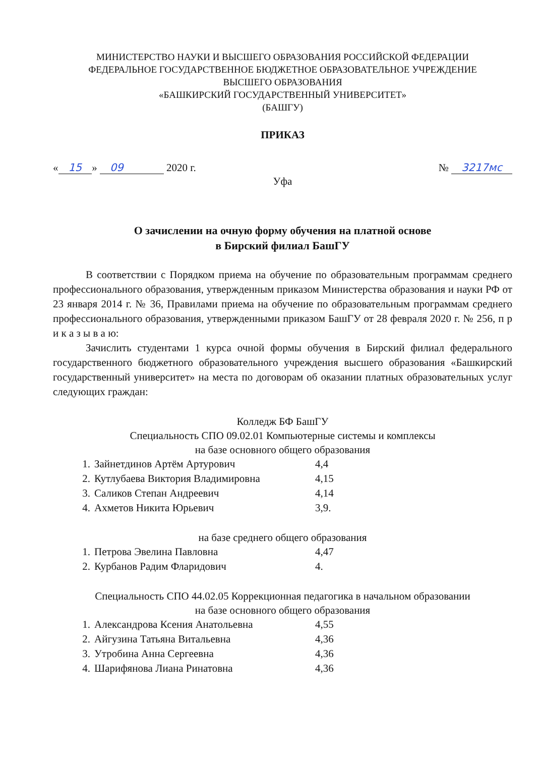МИНИСТЕРСТВО НАУКИ И ВЫСШЕГО ОБРАЗОВАНИЯ РОССИЙСКОЙ ФЕДЕРАЦИИ
ФЕДЕРАЛЬНОЕ ГОСУДАРСТВЕННОЕ БЮДЖЕТНОЕ ОБРАЗОВАТЕЛЬНОЕ УЧРЕЖДЕНИЕ
ВЫСШЕГО ОБРАЗОВАНИЯ
«БАШКИРСКИЙ ГОСУДАРСТВЕННЫЙ УНИВЕРСИТЕТ»
(БАШГУ)
ПРИКАЗ
« 15 » 09 2020 г. № 3217мс
Уфа
О зачислении на очную форму обучения на платной основе
в Бирский филиал БашГУ
В соответствии с Порядком приема на обучение по образовательным программам среднего профессионального образования, утвержденным приказом Министерства образования и науки РФ от 23 января 2014 г. № 36, Правилами приема на обучение по образовательным программам среднего профессионального образования, утвержденными приказом БашГУ от 28 февраля 2020 г. № 256, п р и к а з ы в а ю:
Зачислить студентами 1 курса очной формы обучения в Бирский филиал федерального государственного бюджетного образовательного учреждения высшего образования «Башкирский государственный университет» на места по договорам об оказании платных образовательных услуг следующих граждан:
Колледж БФ БашГУ
Специальность СПО 09.02.01 Компьютерные системы и комплексы
на базе основного общего образования
| 1. | Зайнетдинов Артём Артурович | 4,4 |
| 2. | Кутлубаева Виктория Владимировна | 4,15 |
| 3. | Саликов Степан Андреевич | 4,14 |
| 4. | Ахметов Никита Юрьевич | 3,9. |
на базе среднего общего образования
| 1. | Петрова Эвелина Павловна | 4,47 |
| 2. | Курбанов Радим Фларидович | 4. |
Специальность СПО 44.02.05 Коррекционная педагогика в начальном образовании
на базе основного общего образования
| 1. | Александрова Ксения Анатольевна | 4,55 |
| 2. | Айгузина Татьяна Витальевна | 4,36 |
| 3. | Утробина Анна Сергеевна | 4,36 |
| 4. | Шарифянова Лиана Ринатовна | 4,36 |